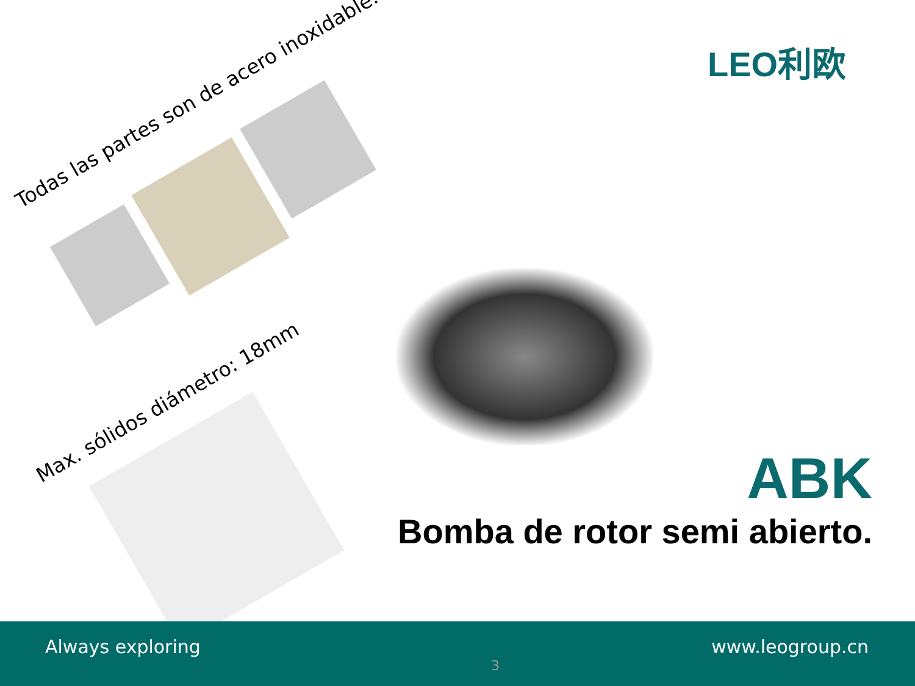LEO利欧
Todas las partes son de acero inoxidable.
Max. sólidos diámetro: 18mm
ABK
Bomba de rotor semi abierto.
Always exploring
3
www.leogroup.cn